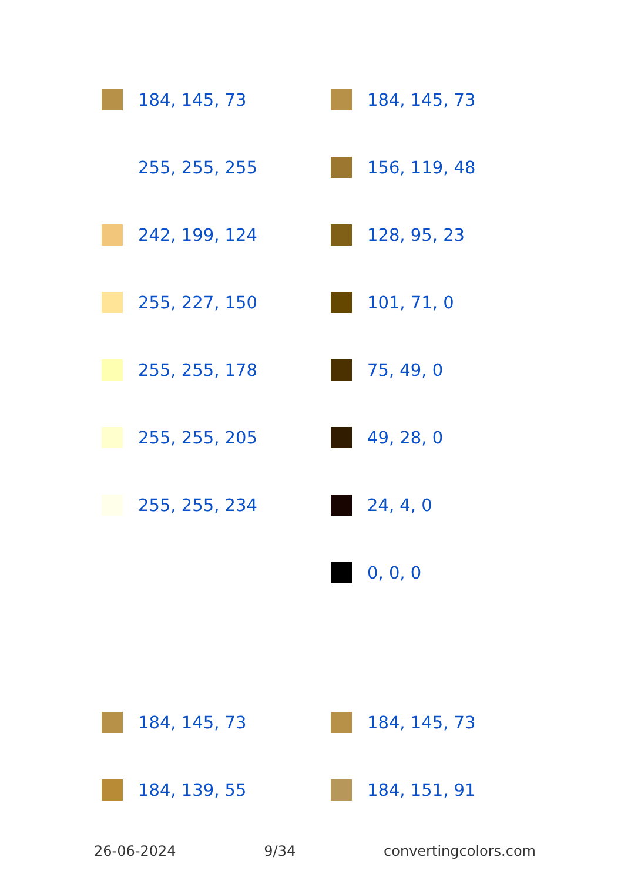184, 145, 73
184, 145, 73
255, 255, 255
156, 119, 48
242, 199, 124
128, 95, 23
255, 227, 150
101, 71, 0
255, 255, 178
75, 49, 0
255, 255, 205
49, 28, 0
255, 255, 234
24, 4, 0
0, 0, 0
184, 145, 73
184, 145, 73
184, 139, 55
184, 151, 91
26-06-2024 9/34 convertingcolors.com